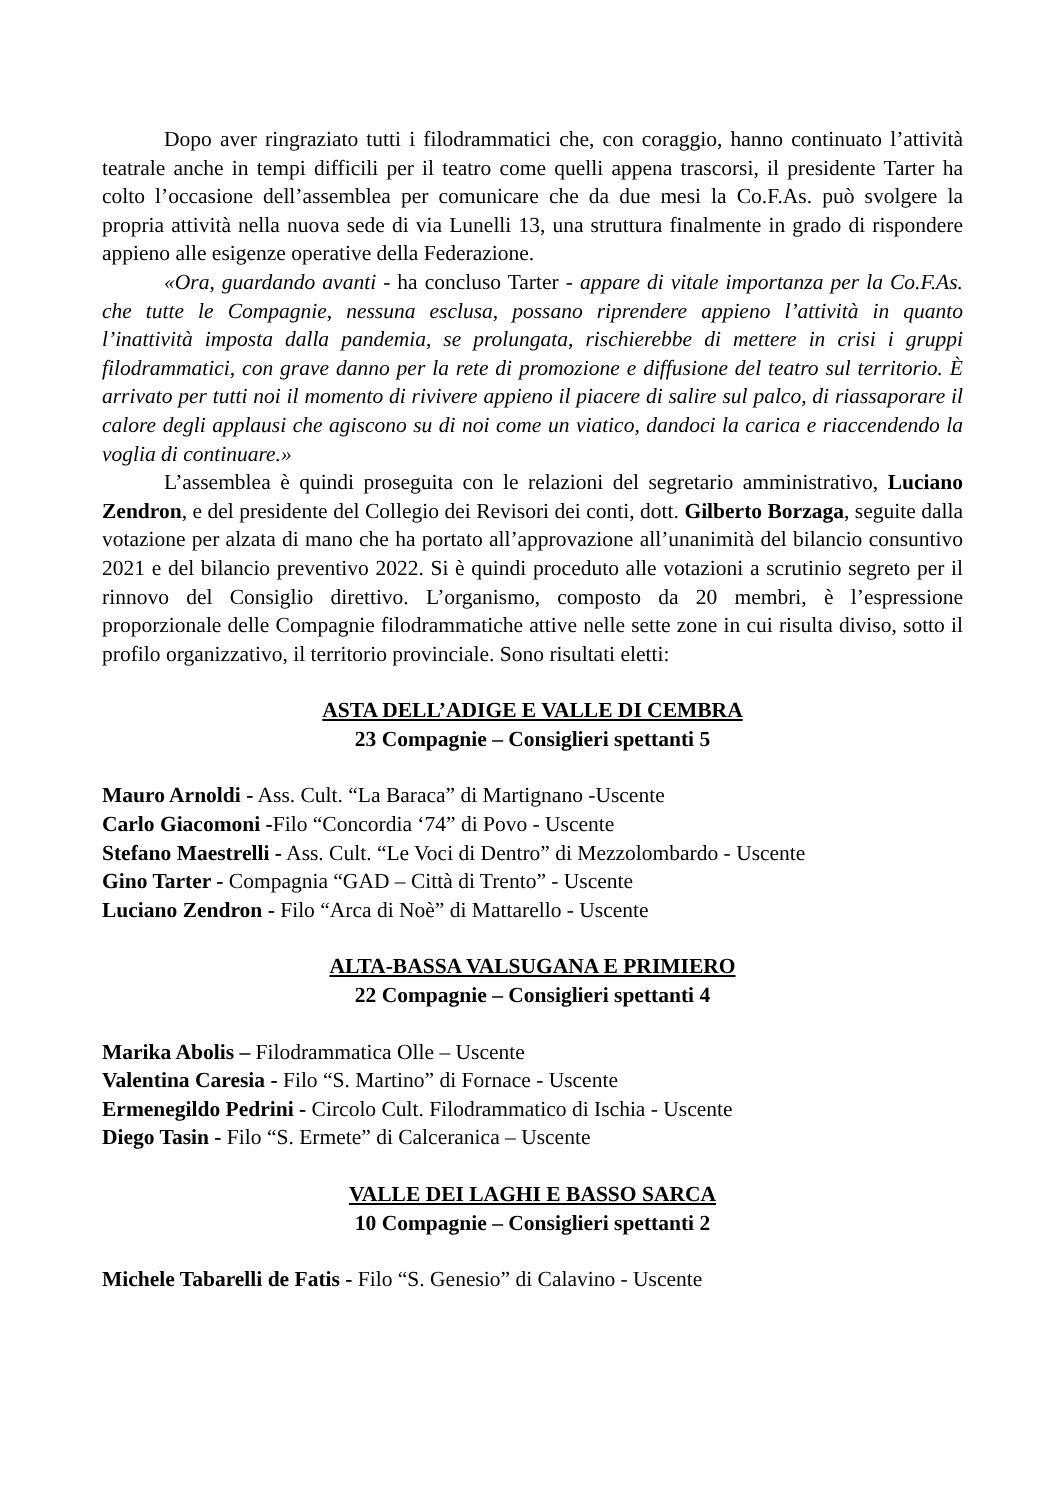Dopo aver ringraziato tutti i filodrammatici che, con coraggio, hanno continuato l’attività teatrale anche in tempi difficili per il teatro come quelli appena trascorsi, il presidente Tarter ha colto l’occasione dell’assemblea per comunicare che da due mesi la Co.F.As. può svolgere la propria attività nella nuova sede di via Lunelli 13, una struttura finalmente in grado di rispondere appieno alle esigenze operative della Federazione.
«Ora, guardando avanti - ha concluso Tarter - appare di vitale importanza per la Co.F.As. che tutte le Compagnie, nessuna esclusa, possano riprendere appieno l’attività in quanto l’inattività imposta dalla pandemia, se prolungata, rischierebbe di mettere in crisi i gruppi filodrammatici, con grave danno per la rete di promozione e diffusione del teatro sul territorio. È arrivato per tutti noi il momento di rivivere appieno il piacere di salire sul palco, di riassaporare il calore degli applausi che agiscono su di noi come un viatico, dandoci la carica e riaccendendo la voglia di continuare.»
L’assemblea è quindi proseguita con le relazioni del segretario amministrativo, Luciano Zendron, e del presidente del Collegio dei Revisori dei conti, dott. Gilberto Borzaga, seguite dalla votazione per alzata di mano che ha portato all’approvazione all’unanimità del bilancio consuntivo 2021 e del bilancio preventivo 2022. Si è quindi proceduto alle votazioni a scrutinio segreto per il rinnovo del Consiglio direttivo. L’organismo, composto da 20 membri, è l’espressione proporzionale delle Compagnie filodrammatiche attive nelle sette zone in cui risulta diviso, sotto il profilo organizzativo, il territorio provinciale. Sono risultati eletti:
ASTA DELL’ADIGE E VALLE DI CEMBRA
23 Compagnie – Consiglieri spettanti 5
Mauro Arnoldi - Ass. Cult. “La Baraca” di Martignano -Uscente
Carlo Giacomoni -Filo “Concordia ‘74” di Povo - Uscente
Stefano Maestrelli - Ass. Cult. “Le Voci di Dentro” di Mezzolombardo - Uscente
Gino Tarter - Compagnia “GAD – Città di Trento” - Uscente
Luciano Zendron - Filo “Arca di Noè” di Mattarello - Uscente
ALTA-BASSA VALSUGANA E PRIMIERO
22 Compagnie – Consiglieri spettanti 4
Marika Abolis – Filodrammatica Olle – Uscente
Valentina Caresia - Filo “S. Martino” di Fornace - Uscente
Ermenegildo Pedrini - Circolo Cult. Filodrammatico di Ischia - Uscente
Diego Tasin - Filo “S. Ermete” di Calceranica – Uscente
VALLE DEI LAGHI E BASSO SARCA
10 Compagnie – Consiglieri spettanti 2
Michele Tabarelli de Fatis - Filo “S. Genesio” di Calavino - Uscente